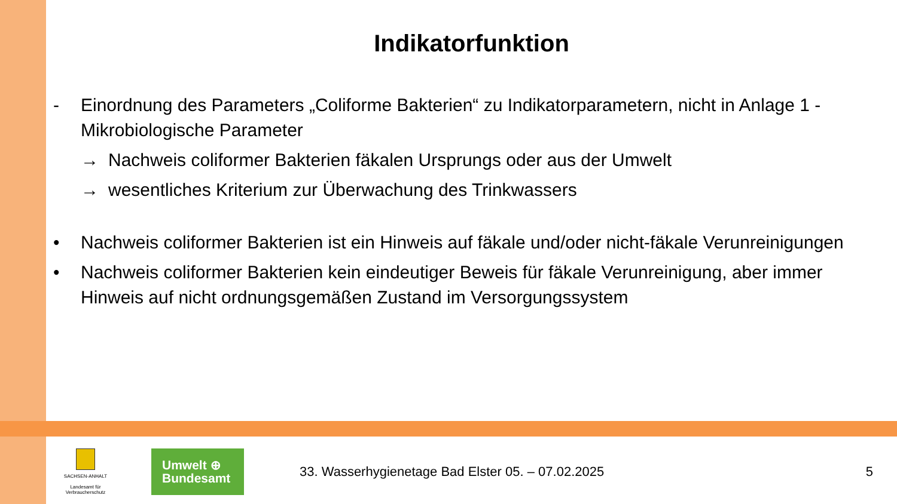Indikatorfunktion
- Einordnung des Parameters „Coliforme Bakterien“ zu Indikatorparametern, nicht in Anlage 1 - Mikrobiologische Parameter
→ Nachweis coliformer Bakterien fäkalen Ursprungs oder aus der Umwelt
→ wesentliches Kriterium zur Überwachung des Trinkwassers
• Nachweis coliformer Bakterien ist ein Hinweis auf fäkale und/oder nicht-fäkale Verunreinigungen
• Nachweis coliformer Bakterien kein eindeutiger Beweis für fäkale Verunreinigung, aber immer Hinweis auf nicht ordnungsgemäßen Zustand im Versorgungssystem
SACHSEN-ANHALT
Landesamt für
Verbraucherschutz
Umwelt ⊕
Bundesamt
33. Wasserhygienetage Bad Elster 05. – 07.02.2025
5